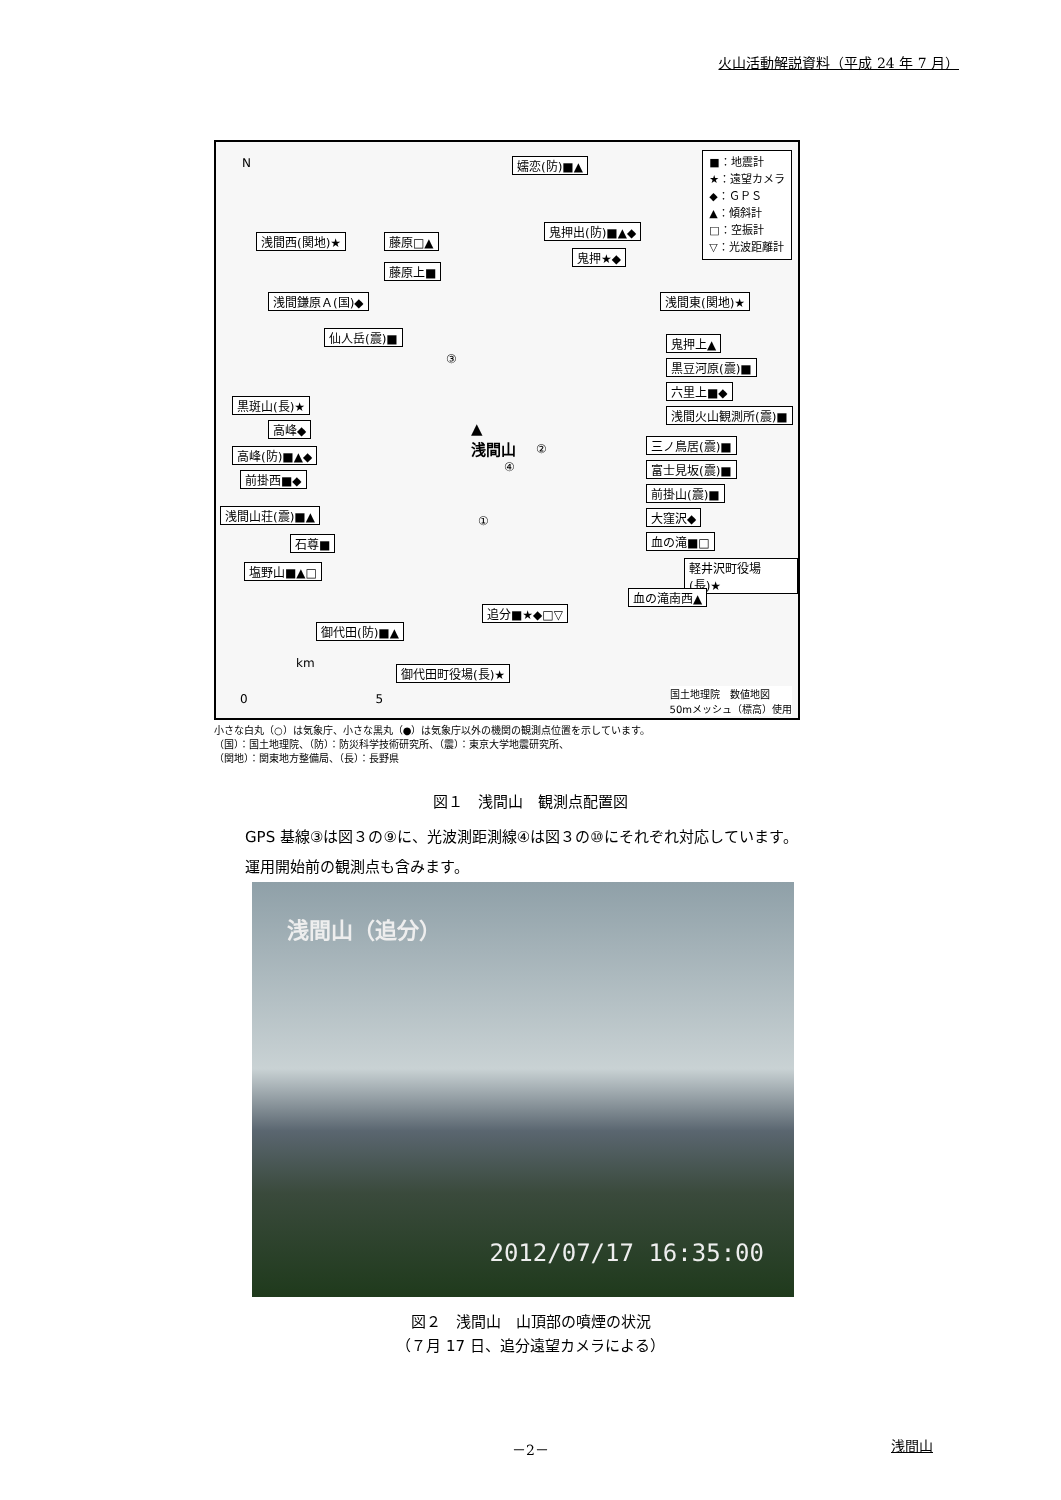火山活動解説資料（平成 24 年 7 月）
■：地震計
★：遠望カメラ
◆：ＧＰＳ
▲：傾斜計
□：空振計
▽：光波距離計
嬬恋(防)■▲
浅間西(関地)★ 藤原□▲
鬼押出(防)■▲◆
鬼押★◆
藤原上■
浅間鎌原Ａ(国)◆ 浅間東(関地)★
仙人岳(震)■ 鬼押上▲
黒豆河原(震)■
六里上■◆
黒斑山(長)★
浅間火山観測所(震)■
高峰◆
高峰(防)■▲◆
三ノ鳥居(震)■
富士見坂(震)■
前掛西■◆
前掛山(震)■
浅間山荘(震)■▲ 大窪沢◆
石尊■ 血の滝■□
軽井沢町役場(長)★ 塩野山■▲□
血の滝南西▲
追分■★◆□▽
御代田(防)■▲
御代田町役場(長)★
▲
浅間山
③
②
④
①
N
km
0 5
国土地理院　数値地図
50mメッシュ（標高）使用
小さな白丸（○）は気象庁、小さな黒丸（●）は気象庁以外の機関の観測点位置を示しています。
（国）：国土地理院、（防）：防災科学技術研究所、（震）：東京大学地震研究所、
（関地）：関東地方整備局、（長）：長野県
図１　浅間山　観測点配置図
GPS 基線③は図３の⑨に、光波測距測線④は図３の⑩にそれぞれ対応しています。
運用開始前の観測点も含みます。
浅間山（追分）
2012/07/17 16:35:00
図２　浅間山　山頂部の噴煙の状況
（７月 17 日、追分遠望カメラによる）
－2－ 浅間山